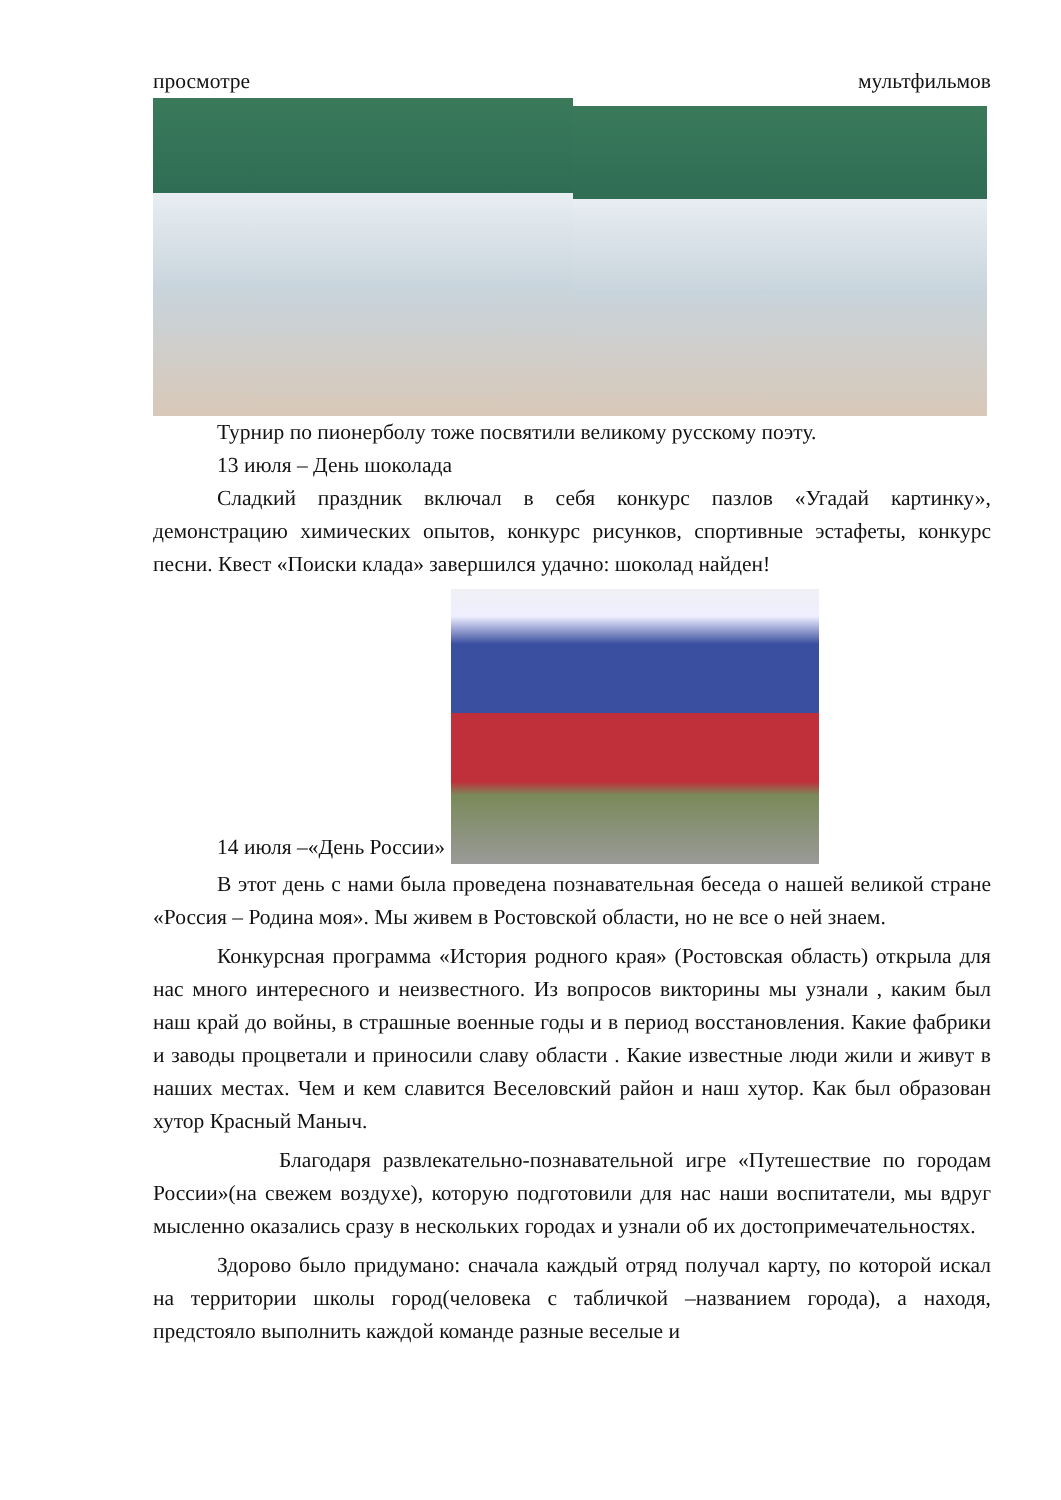просмотре мультфильмов
Турнир по пионерболу тоже посвятили великому русскому поэту.
13 июля – День шоколада
Сладкий праздник включал в себя конкурс пазлов «Угадай картинку», демонстрацию химических опытов, конкурс рисунков, спортивные эстафеты, конкурс песни. Квест «Поиски клада» завершился удачно: шоколад найден!
14 июля –«День России»
В этот день с нами была проведена познавательная беседа о нашей великой стране «Россия – Родина моя». Мы живем в Ростовской области, но не все о ней знаем.
Конкурсная программа «История родного края» (Ростовская область) открыла для нас много интересного и неизвестного. Из вопросов викторины мы узнали , каким был наш край до войны, в страшные военные годы и в период восстановления. Какие фабрики и заводы процветали и приносили славу области . Какие известные люди жили и живут в наших местах. Чем и кем славится Веселовский район и наш хутор. Как был образован хутор Красный Маныч.
Благодаря развлекательно-познавательной игре «Путешествие по городам России»(на свежем воздухе), которую подготовили для нас наши воспитатели, мы вдруг мысленно оказались сразу в нескольких городах и узнали об их достопримечательностях.
Здорово было придумано: сначала каждый отряд получал карту, по которой искал на территории школы город(человека с табличкой –названием города), а находя, предстояло выполнить каждой команде разные веселые и